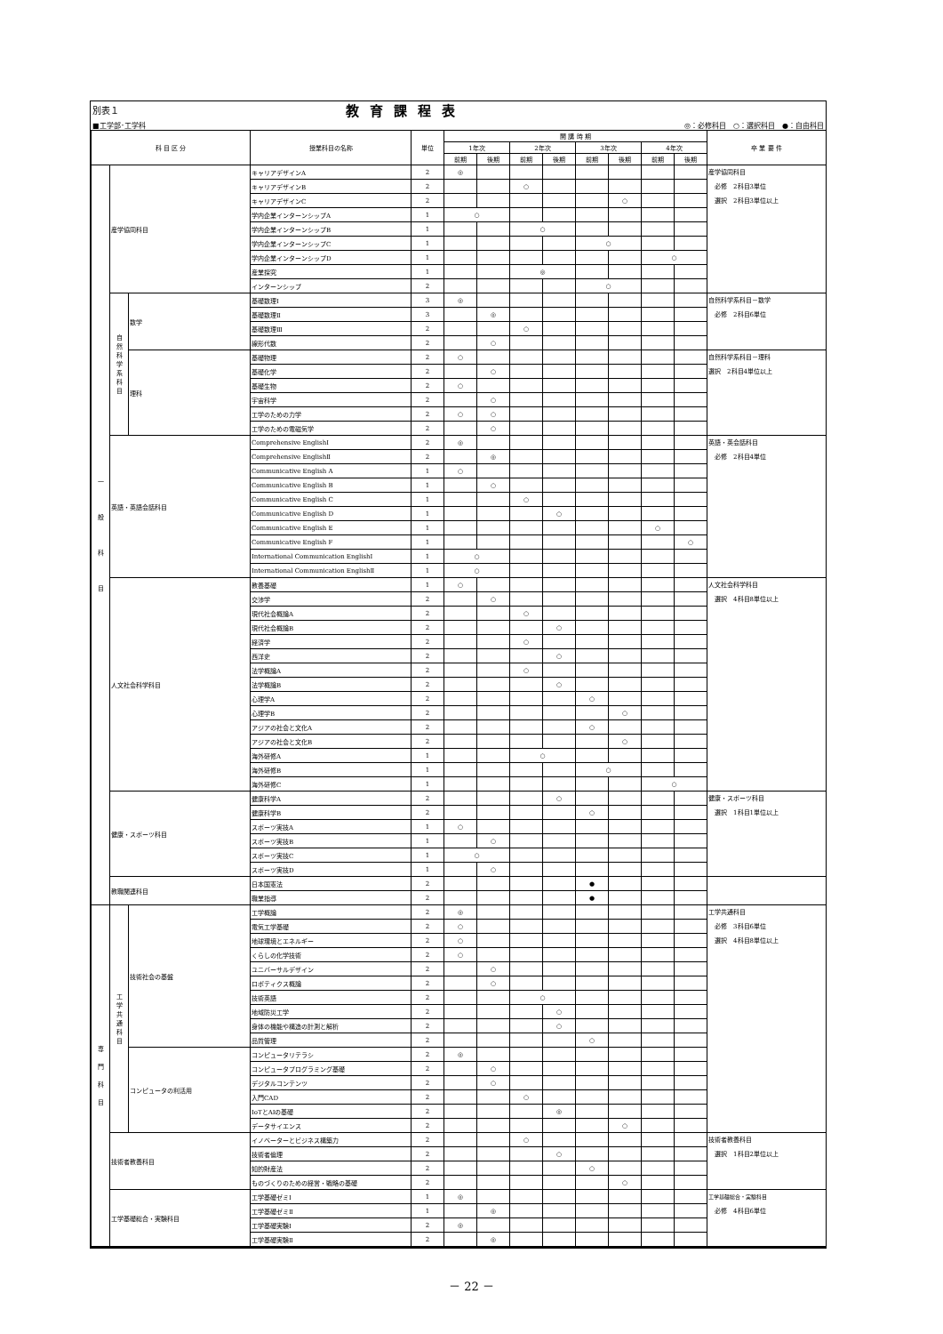別表１ 教育課程表
■工学部･工学科 ◎：必修科目　○：選択科目　●：自由科目
| 科 目 区 分 | | | 授業科目の名称 | 単位 | 開 講 時 期 | | | | | | | | 卒 業 要 件 |
| --- | --- | --- | --- | --- | --- | --- | --- | --- | --- | --- | --- | --- | --- |
| | | | | | 1年次 | | 2年次 | | 3年次 | | 4年次 | | |
| | | | | | 前期 | 後期 | 前期 | 後期 | 前期 | 後期 | 前期 | 後期 | |
| 一 般 科 目 | 産学協同科目 | | キャリアデザインA | 2 | ◎ | | | | | | | | 産学協同科目 必修 2科目3単位 選択 2科目3単位以上 |
| | | | キャリアデザインB | 2 | | | ○ | | | | | | |
| | | | キャリアデザインC | 2 | | | | | | ○ | | | |
| | | | 学内企業インターンシップA | 1 | ○ | | | | | | | | |
| | | | 学内企業インターンシップB | 1 | | | ○ | | | | | | |
| | | | 学内企業インターンシップC | 1 | | | | | ○ | | | | |
| | | | 学内企業インターンシップD | 1 | | | | | | | ○ | | |
| | | | 産業探究 | 1 | | | ◎ | | | | | | |
| | | | インターンシップ | 2 | | | | | ○ | | | | |
| | 自 然 科 学 系 科 目 | 数学 | 基礎数理Ⅰ | 3 | ◎ | | | | | | | | 自然科学系科目－数学 必修 2科目6単位 |
| | | | 基礎数理Ⅱ | 3 | | ◎ | | | | | | | |
| | | | 基礎数理Ⅲ | 2 | | | ○ | | | | | | |
| | | | 線形代数 | 2 | | ○ | | | | | | | |
| | | 理科 | 基礎物理 | 2 | ○ | | | | | | | | 自然科学系科目－理科 選択 2科目4単位以上 |
| | | | 基礎化学 | 2 | | ○ | | | | | | | |
| | | | 基礎生物 | 2 | ○ | | | | | | | | |
| | | | 宇宙科学 | 2 | | ○ | | | | | | | |
| | | | 工学のための力学 | 2 | ○ | ○ | | | | | | | |
| | | | 工学のための電磁気学 | 2 | | ○ | | | | | | | |
| | 英語・英語会話科目 | | Comprehensive EnglishⅠ | 2 | ◎ | | | | | | | | 英語・英会話科目 必修 2科目4単位 |
| | | | Comprehensive EnglishⅡ | 2 | | ◎ | | | | | | | |
| | | | Communicative English A | 1 | ○ | | | | | | | | |
| | | | Communicative English B | 1 | | ○ | | | | | | | |
| | | | Communicative English C | 1 | | | ○ | | | | | | |
| | | | Communicative English D | 1 | | | | ○ | | | | | |
| | | | Communicative English E | 1 | | | | | | | ○ | | |
| | | | Communicative English F | 1 | | | | | | | | ○ | |
| | | | International Communication EnglishⅠ | 1 | ○ | | | | | | | | |
| | | | International Communication EnglishⅡ | 1 | ○ | | | | | | | | |
| | 人文社会科学科目 | | 教養基礎 | 1 | ○ | | | | | | | | 人文社会科学科目 選択 4科目8単位以上 |
| | | | 交渉学 | 2 | | ○ | | | | | | | |
| | | | 現代社会概論A | 2 | | | ○ | | | | | | |
| | | | 現代社会概論B | 2 | | | | ○ | | | | | |
| | | | 経済学 | 2 | | | ○ | | | | | | |
| | | | 西洋史 | 2 | | | | ○ | | | | | |
| | | | 法学概論A | 2 | | | ○ | | | | | | |
| | | | 法学概論B | 2 | | | | ○ | | | | | |
| | | | 心理学A | 2 | | | | | ○ | | | | |
| | | | 心理学B | 2 | | | | | | ○ | | | |
| | | | アジアの社会と文化A | 2 | | | | | ○ | | | | |
| | | | アジアの社会と文化B | 2 | | | | | | ○ | | | |
| | | | 海外研修A | 1 | | | ○ | | | | | | |
| | | | 海外研修B | 1 | | | | | ○ | | | | |
| | | | 海外研修C | 1 | | | | | | | ○ | | |
| | 健康・スポーツ科目 | | 健康科学A | 2 | | | | ○ | | | | | 健康・スポーツ科目 選択 1科目1単位以上 |
| | | | 健康科学B | 2 | | | | | ○ | | | | |
| | | | スポーツ実技A | 1 | ○ | | | | | | | | |
| | | | スポーツ実技B | 1 | | ○ | | | | | | | |
| | | | スポーツ実技C | 1 | ○ | | | | | | | | |
| | | | スポーツ実技D | 1 | | ○ | | | | | | | |
| | 教職関連科目 | | 日本国憲法 | 2 | | | | | ● | | | | |
| | | | 職業指導 | 2 | | | | | ● | | | | |
| 専 門 科 目 | 工 学 共 通 科 目 | 技術社会の基盤 | 工学概論 | 2 | ◎ | | | | | | | | 工学共通科目 必修 3科目6単位 選択 4科目8単位以上 |
| | | | 電気工学基礎 | 2 | ○ | | | | | | | | |
| | | | 地球環境とエネルギー | 2 | ○ | | | | | | | | |
| | | | くらしの化学技術 | 2 | ○ | | | | | | | | |
| | | | ユニバーサルデザイン | 2 | | ○ | | | | | | | |
| | | | ロボティクス概論 | 2 | | ○ | | | | | | | |
| | | | 技術英語 | 2 | | | ○ | | | | | | |
| | | | 地域防災工学 | 2 | | | | ○ | | | | | |
| | | | 身体の機能や構造の計測と解析 | 2 | | | | ○ | | | | | |
| | | | 品質管理 | 2 | | | | | ○ | | | | |
| | | コンピュータの利活用 | コンピュータリテラシ | 2 | ◎ | | | | | | | | |
| | | | コンピュータプログラミング基礎 | 2 | | ○ | | | | | | | |
| | | | デジタルコンテンツ | 2 | | ○ | | | | | | | |
| | | | 入門CAD | 2 | | | ○ | | | | | | |
| | | | IoTとAIの基礎 | 2 | | | | ◎ | | | | | |
| | | | データサイエンス | 2 | | | | | | ○ | | | |
| | 技術者教養科目 | | イノベーターとビジネス構築力 | 2 | | | ○ | | | | | | 技術者教養科目 選択 1科目2単位以上 |
| | | | 技術者倫理 | 2 | | | | ○ | | | | | |
| | | | 知的財産法 | 2 | | | | | ○ | | | | |
| | | | ものづくりのための経営・戦略の基礎 | 2 | | | | | | ○ | | | |
| | 工学基礎総合・実験科目 | | 工学基礎ゼミⅠ | 1 | ◎ | | | | | | | | 工学基礎総合・実験科目 必修 4科目6単位 |
| | | | 工学基礎ゼミⅡ | 1 | | ◎ | | | | | | | |
| | | | 工学基礎実験Ⅰ | 2 | ◎ | | | | | | | | |
| | | | 工学基礎実験Ⅱ | 2 | | ◎ | | | | | | | |
－ 22 －